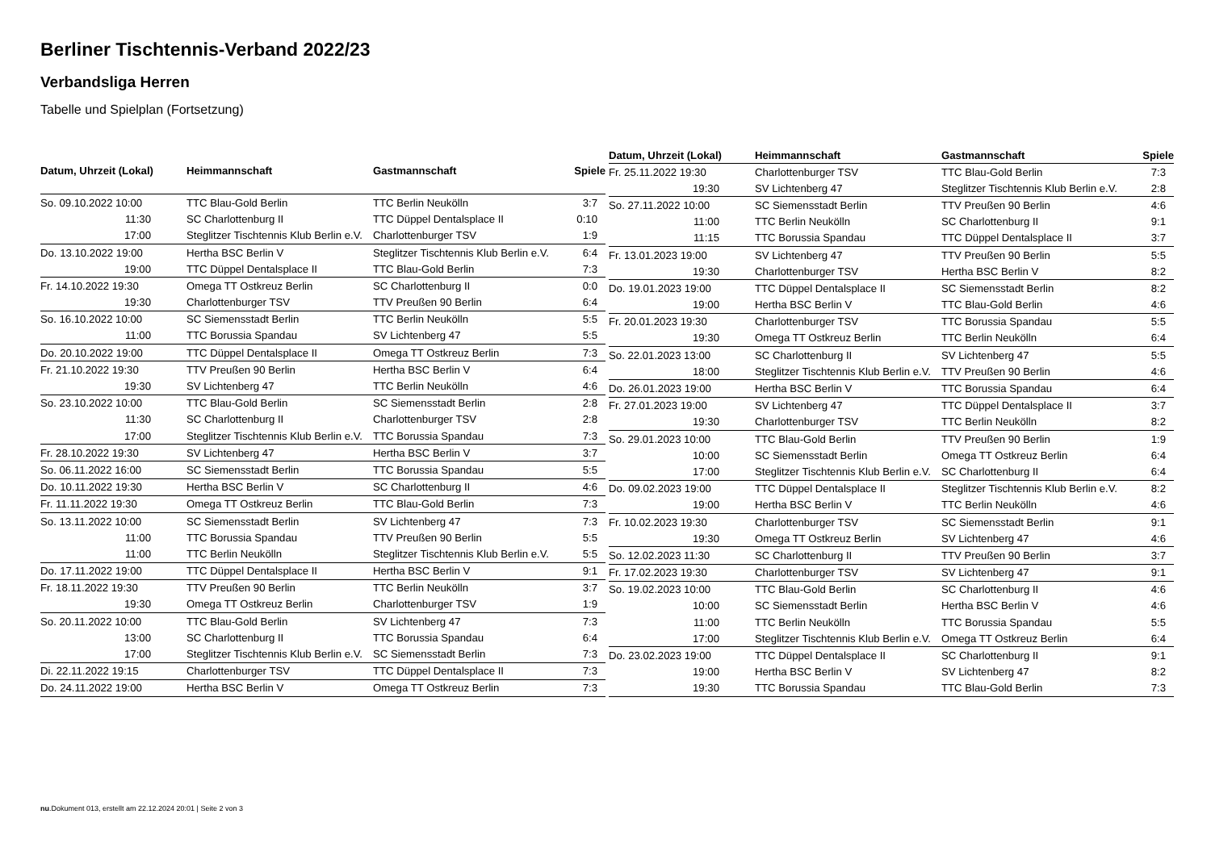Berliner Tischtennis-Verband 2022/23
Verbandsliga Herren
Tabelle und Spielplan (Fortsetzung)
| Datum, Uhrzeit (Lokal) | Heimmannschaft | Gastmannschaft | Spiele |
| --- | --- | --- | --- |
| So. 09.10.2022 10:00 | TTC Blau-Gold Berlin | TTC Berlin Neukölln | 3:7 |
| 11:30 | SC Charlottenburg II | TTC Düppel Dentalsplace II | 0:10 |
| 17:00 | Steglitzer Tischtennis Klub Berlin e.V. | Charlottenburger TSV | 1:9 |
| Do. 13.10.2022 19:00 | Hertha BSC Berlin V | Steglitzer Tischtennis Klub Berlin e.V. | 6:4 |
| 19:00 | TTC Düppel Dentalsplace II | TTC Blau-Gold Berlin | 7:3 |
| Fr. 14.10.2022 19:30 | Omega TT Ostkreuz Berlin | SC Charlottenburg II | 0:0 |
| 19:30 | Charlottenburger TSV | TTV Preußen 90 Berlin | 6:4 |
| So. 16.10.2022 10:00 | SC Siemensstadt Berlin | TTC Berlin Neukölln | 5:5 |
| 11:00 | TTC Borussia Spandau | SV Lichtenberg 47 | 5:5 |
| Do. 20.10.2022 19:00 | TTC Düppel Dentalsplace II | Omega TT Ostkreuz Berlin | 7:3 |
| Fr. 21.10.2022 19:30 | TTV Preußen 90 Berlin | Hertha BSC Berlin V | 6:4 |
| 19:30 | SV Lichtenberg 47 | TTC Berlin Neukölln | 4:6 |
| So. 23.10.2022 10:00 | TTC Blau-Gold Berlin | SC Siemensstadt Berlin | 2:8 |
| 11:30 | SC Charlottenburg II | Charlottenburger TSV | 2:8 |
| 17:00 | Steglitzer Tischtennis Klub Berlin e.V. | TTC Borussia Spandau | 7:3 |
| Fr. 28.10.2022 19:30 | SV Lichtenberg 47 | Hertha BSC Berlin V | 3:7 |
| So. 06.11.2022 16:00 | SC Siemensstadt Berlin | TTC Borussia Spandau | 5:5 |
| Do. 10.11.2022 19:30 | Hertha BSC Berlin V | SC Charlottenburg II | 4:6 |
| Fr. 11.11.2022 19:30 | Omega TT Ostkreuz Berlin | TTC Blau-Gold Berlin | 7:3 |
| So. 13.11.2022 10:00 | SC Siemensstadt Berlin | SV Lichtenberg 47 | 7:3 |
| 11:00 | TTC Borussia Spandau | TTV Preußen 90 Berlin | 5:5 |
| 11:00 | TTC Berlin Neukölln | Steglitzer Tischtennis Klub Berlin e.V. | 5:5 |
| Do. 17.11.2022 19:00 | TTC Düppel Dentalsplace II | Hertha BSC Berlin V | 9:1 |
| Fr. 18.11.2022 19:30 | TTV Preußen 90 Berlin | TTC Berlin Neukölln | 3:7 |
| 19:30 | Omega TT Ostkreuz Berlin | Charlottenburger TSV | 1:9 |
| So. 20.11.2022 10:00 | TTC Blau-Gold Berlin | SV Lichtenberg 47 | 7:3 |
| 13:00 | SC Charlottenburg II | TTC Borussia Spandau | 6:4 |
| 17:00 | Steglitzer Tischtennis Klub Berlin e.V. | SC Siemensstadt Berlin | 7:3 |
| Di. 22.11.2022 19:15 | Charlottenburger TSV | TTC Düppel Dentalsplace II | 7:3 |
| Do. 24.11.2022 19:00 | Hertha BSC Berlin V | Omega TT Ostkreuz Berlin | 7:3 |
| Datum, Uhrzeit (Lokal) | Heimmannschaft | Gastmannschaft | Spiele |
| --- | --- | --- | --- |
| Fr. 25.11.2022 19:30 | Charlottenburger TSV | TTC Blau-Gold Berlin | 7:3 |
| 19:30 | SV Lichtenberg 47 | Steglitzer Tischtennis Klub Berlin e.V. | 2:8 |
| So. 27.11.2022 10:00 | SC Siemensstadt Berlin | TTV Preußen 90 Berlin | 4:6 |
| 11:00 | TTC Berlin Neukölln | SC Charlottenburg II | 9:1 |
| 11:15 | TTC Borussia Spandau | TTC Düppel Dentalsplace II | 3:7 |
| Fr. 13.01.2023 19:00 | SV Lichtenberg 47 | TTV Preußen 90 Berlin | 5:5 |
| 19:30 | Charlottenburger TSV | Hertha BSC Berlin V | 8:2 |
| Do. 19.01.2023 19:00 | TTC Düppel Dentalsplace II | SC Siemensstadt Berlin | 8:2 |
| 19:00 | Hertha BSC Berlin V | TTC Blau-Gold Berlin | 4:6 |
| Fr. 20.01.2023 19:30 | Charlottenburger TSV | TTC Borussia Spandau | 5:5 |
| 19:30 | Omega TT Ostkreuz Berlin | TTC Berlin Neukölln | 6:4 |
| So. 22.01.2023 13:00 | SC Charlottenburg II | SV Lichtenberg 47 | 5:5 |
| 18:00 | Steglitzer Tischtennis Klub Berlin e.V. | TTV Preußen 90 Berlin | 4:6 |
| Do. 26.01.2023 19:00 | Hertha BSC Berlin V | TTC Borussia Spandau | 6:4 |
| Fr. 27.01.2023 19:00 | SV Lichtenberg 47 | TTC Düppel Dentalsplace II | 3:7 |
| 19:30 | Charlottenburger TSV | TTC Berlin Neukölln | 8:2 |
| So. 29.01.2023 10:00 | TTC Blau-Gold Berlin | TTV Preußen 90 Berlin | 1:9 |
| 10:00 | SC Siemensstadt Berlin | Omega TT Ostkreuz Berlin | 6:4 |
| 17:00 | Steglitzer Tischtennis Klub Berlin e.V. | SC Charlottenburg II | 6:4 |
| Do. 09.02.2023 19:00 | TTC Düppel Dentalsplace II | Steglitzer Tischtennis Klub Berlin e.V. | 8:2 |
| 19:00 | Hertha BSC Berlin V | TTC Berlin Neukölln | 4:6 |
| Fr. 10.02.2023 19:30 | Charlottenburger TSV | SC Siemensstadt Berlin | 9:1 |
| 19:30 | Omega TT Ostkreuz Berlin | SV Lichtenberg 47 | 4:6 |
| So. 12.02.2023 11:30 | SC Charlottenburg II | TTV Preußen 90 Berlin | 3:7 |
| Fr. 17.02.2023 19:30 | Charlottenburger TSV | SV Lichtenberg 47 | 9:1 |
| So. 19.02.2023 10:00 | TTC Blau-Gold Berlin | SC Charlottenburg II | 4:6 |
| 10:00 | SC Siemensstadt Berlin | Hertha BSC Berlin V | 4:6 |
| 11:00 | TTC Berlin Neukölln | TTC Borussia Spandau | 5:5 |
| 17:00 | Steglitzer Tischtennis Klub Berlin e.V. | Omega TT Ostkreuz Berlin | 6:4 |
| Do. 23.02.2023 19:00 | TTC Düppel Dentalsplace II | SC Charlottenburg II | 9:1 |
| 19:00 | Hertha BSC Berlin V | SV Lichtenberg 47 | 8:2 |
| 19:30 | TTC Borussia Spandau | TTC Blau-Gold Berlin | 7:3 |
nu.Dokument 013, erstellt am 22.12.2024 20:01 | Seite 2 von 3